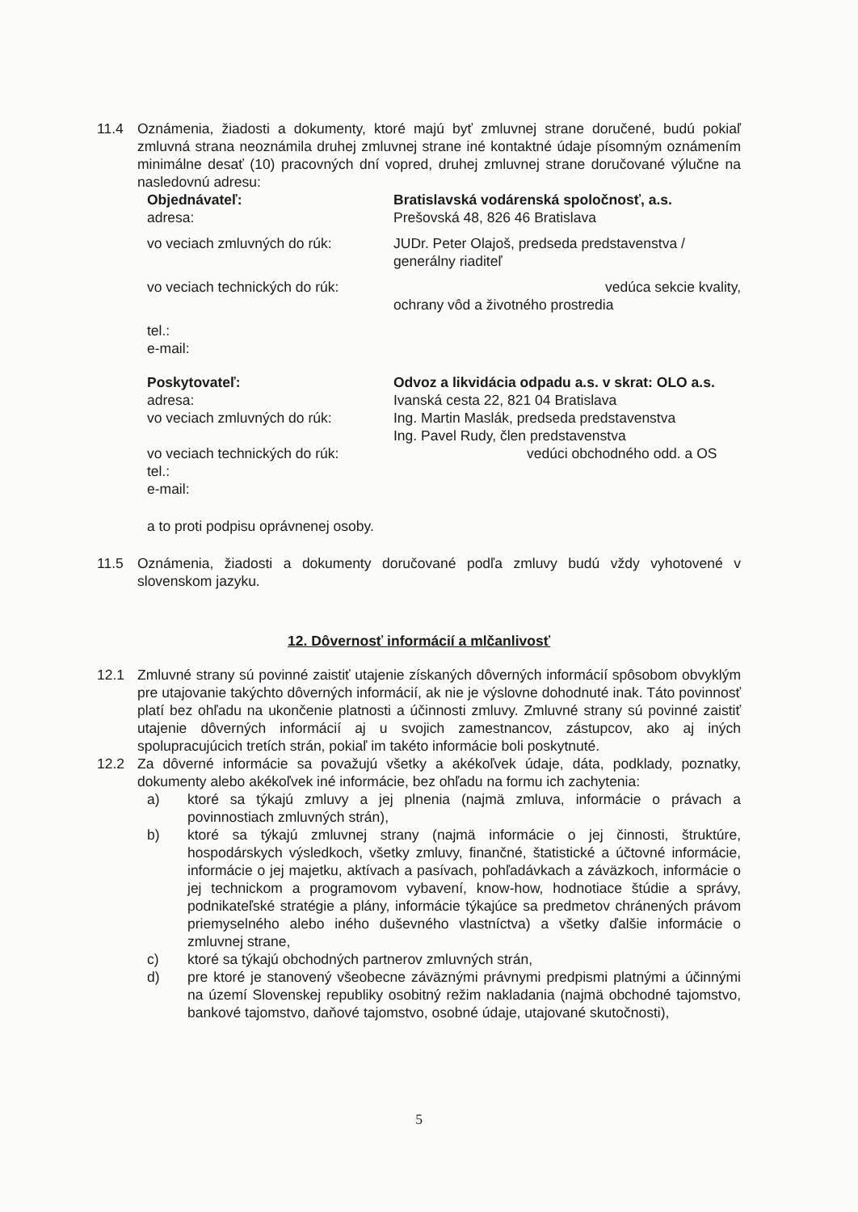11.4 Oznámenia, žiadosti a dokumenty, ktoré majú byť zmluvnej strane doručené, budú pokiaľ zmluvná strana neoznámila druhej zmluvnej strane iné kontaktné údaje písomným oznámením minimálne desať (10) pracovných dní vopred, druhej zmluvnej strane doručované výlučne na nasledovnú adresu:
Objednávateľ: Bratislavská vodárenská spoločnosť, a.s.
adresa: Prešovská 48, 826 46 Bratislava
vo veciach zmluvných do rúk: JUDr. Peter Olajoš, predseda predstavenstva / generálny riaditeľ
vo veciach technických do rúk:
vedúca sekcie kvality,
ochrany vôd a životného prostredia
tel.:
e-mail:
Poskytovateľ: Odvoz a likvidácia odpadu a.s. v skrat: OLO a.s.
adresa: Ivanská cesta 22, 821 04 Bratislava
vo veciach zmluvných do rúk: Ing. Martin Maslák, predseda predstavenstva
Ing. Pavel Rudy, člen predstavenstva
vo veciach technických do rúk:
vedúci obchodného odd. a OS
tel.:
e-mail:
a to proti podpisu oprávnenej osoby.
11.5 Oznámenia, žiadosti a dokumenty doručované podľa zmluvy budú vždy vyhotovené v slovenskom jazyku.
12. Dôvernosť informácií a mlčanlivosť
12.1 Zmluvné strany sú povinné zaistiť utajenie získaných dôverných informácií spôsobom obvyklým pre utajovanie takýchto dôverných informácií, ak nie je výslovne dohodnuté inak. Táto povinnosť platí bez ohľadu na ukončenie platnosti a účinnosti zmluvy. Zmluvné strany sú povinné zaistiť utajenie dôverných informácií aj u svojich zamestnancov, zástupcov, ako aj iných spolupracujúcich tretích strán, pokiaľ im takéto informácie boli poskytnuté.
12.2 Za dôverné informácie sa považujú všetky a akékoľvek údaje, dáta, podklady, poznatky, dokumenty alebo akékoľvek iné informácie, bez ohľadu na formu ich zachytenia:
a) ktoré sa týkajú zmluvy a jej plnenia (najmä zmluva, informácie o právach a povinnostiach zmluvných strán),
b) ktoré sa týkajú zmluvnej strany (najmä informácie o jej činnosti, štruktúre, hospodárskych výsledkoch, všetky zmluvy, finančné, štatistické a účtovné informácie, informácie o jej majetku, aktívach a pasívach, pohľadávkach a záväzkoch, informácie o jej technickom a programovom vybavení, know-how, hodnotiace štúdie a správy, podnikateľské stratégie a plány, informácie týkajúce sa predmetov chránených právom priemyselného alebo iného duševného vlastníctva) a všetky ďalšie informácie o zmluvnej strane,
c) ktoré sa týkajú obchodných partnerov zmluvných strán,
d) pre ktoré je stanovený všeobecne záväznými právnymi predpismi platnými a účinnými na území Slovenskej republiky osobitný režim nakladania (najmä obchodné tajomstvo, bankové tajomstvo, daňové tajomstvo, osobné údaje, utajované skutočnosti),
5